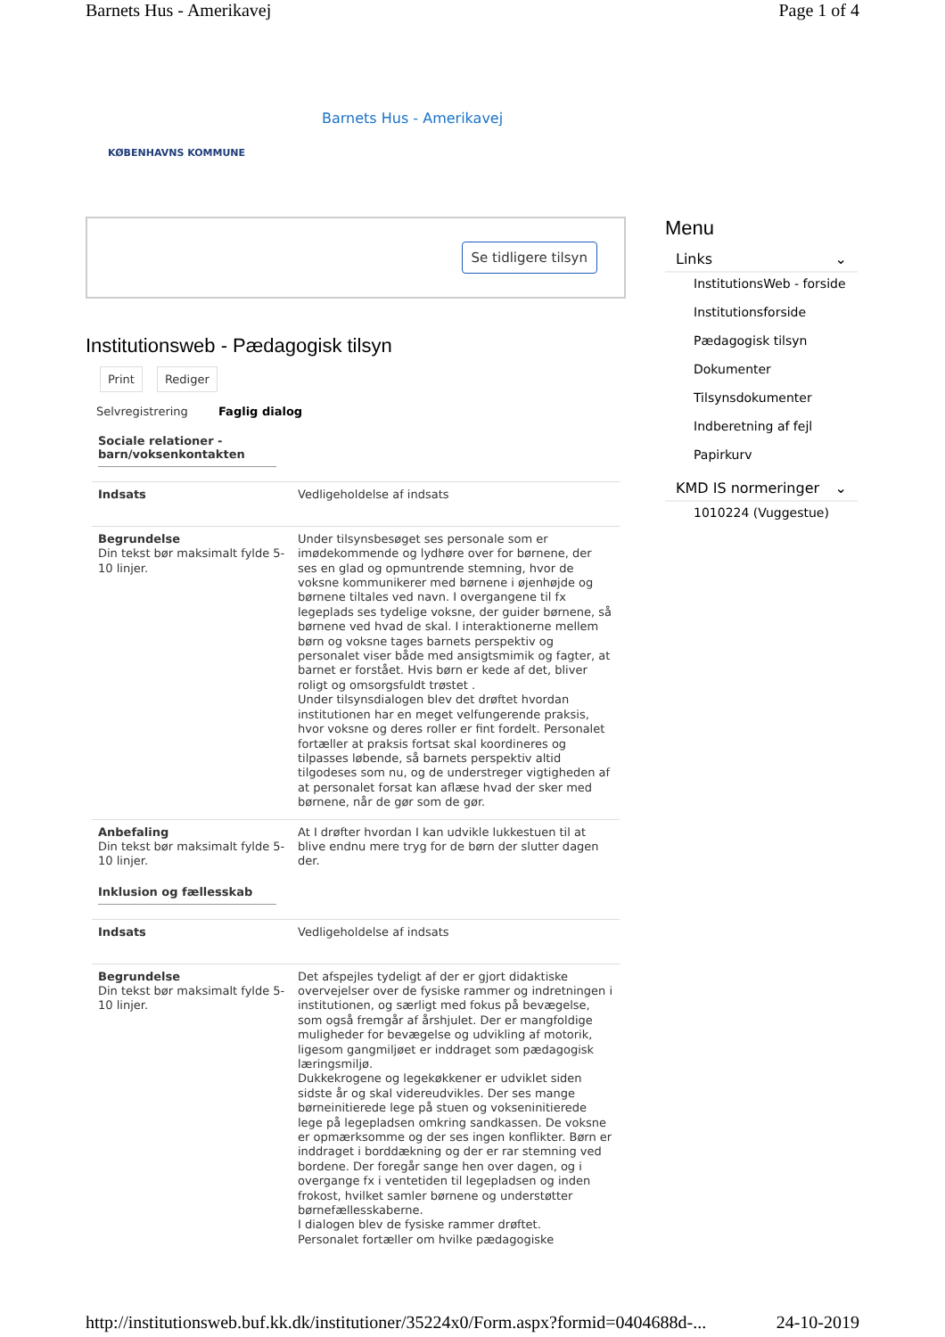Barnets Hus - Amerikavej Page 1 of 4
KØBENHAVNS KOMMUNE
Barnets Hus - Amerikavej
Se tidligere tilsyn
Institutionsweb - Pædagogisk tilsyn
Print Rediger
Selvregistrering Faglig dialog
Sociale relationer - barn/voksenkontakten
| Indsats | Vedligeholdelse af indsats |
| Begrundelse Din tekst bør maksimalt fylde 5-10 linjer. | Under tilsynsbesøget ses personale som er imødekommende og lydhøre over for børnene, der ses en glad og opmuntrende stemning, hvor de voksne kommunikerer med børnene i øjenhøjde og børnene tiltales ved navn. I overgangene til fx legeplads ses tydelige voksne, der guider børnene, så børnene ved hvad de skal. I interaktionerne mellem børn og voksne tages barnets perspektiv og personalet viser både med ansigtsmimik og fagter, at barnet er forstået. Hvis børn er kede af det, bliver roligt og omsorgsfuldt trøstet . Under tilsynsdialogen blev det drøftet hvordan institutionen har en meget velfungerende praksis, hvor voksne og deres roller er fint fordelt. Personalet fortæller at praksis fortsat skal koordineres og tilpasses løbende, så barnets perspektiv altid tilgodeses som nu, og de understreger vigtigheden af at personalet forsat kan aflæse hvad der sker med børnene, når de gør som de gør. |
| Anbefaling Din tekst bør maksimalt fylde 5-10 linjer. | At I drøfter hvordan I kan udvikle lukkestuen til at blive endnu mere tryg for de børn der slutter dagen der. |
Inklusion og fællesskab
| Indsats | Vedligeholdelse af indsats |
| Begrundelse Din tekst bør maksimalt fylde 5-10 linjer. | Det afspejles tydeligt af der er gjort didaktiske overvejelser over de fysiske rammer og indretningen i institutionen, og særligt med fokus på bevægelse, som også fremgår af årshjulet. Der er mangfoldige muligheder for bevægelse og udvikling af motorik, ligesom gangmiljøet er inddraget som pædagogisk læringsmiljø. Dukkekrogene og legekøkkener er udviklet siden sidste år og skal videreudvikles. Der ses mange børneinitierede lege på stuen og vokseninitierede lege på legepladsen omkring sandkassen. De voksne er opmærksomme og der ses ingen konflikter. Børn er inddraget i borddækning og der er rar stemning ved bordene. Der foregår sange hen over dagen, og i overgange fx i ventetiden til legepladsen og inden frokost, hvilket samler børnene og understøtter børnefællesskaberne. I dialogen blev de fysiske rammer drøftet. Personalet fortæller om hvilke pædagogiske |
Menu
Links ⌄
InstitutionsWeb - forside
Institutionsforside
Pædagogisk tilsyn
Dokumenter
Tilsynsdokumenter
Indberetning af fejl
Papirkurv
KMD IS normeringer ⌄
1010224 (Vuggestue)
http://institutionsweb.buf.kk.dk/institutioner/35224x0/Form.aspx?formid=0404688d-... 24-10-2019